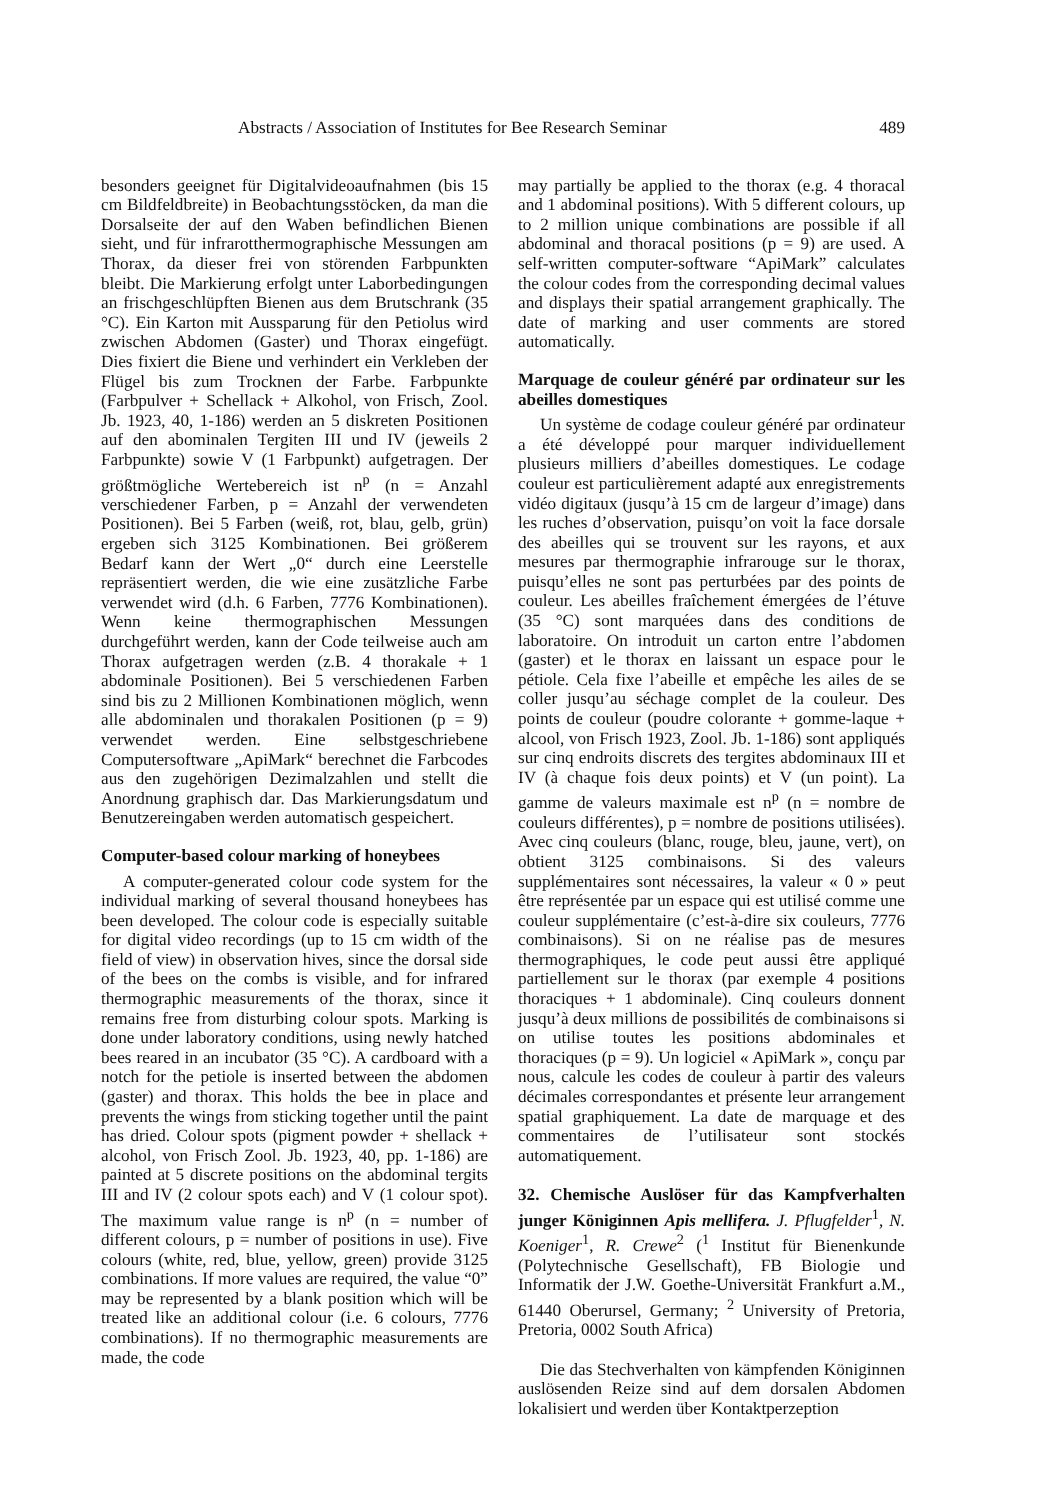Abstracts / Association of Institutes for Bee Research Seminar 489
besonders geeignet für Digitalvideoaufnahmen (bis 15 cm Bildfeldbreite) in Beobachtungsstöcken, da man die Dorsalseite der auf den Waben befindlichen Bienen sieht, und für infrarotthermographische Messungen am Thorax, da dieser frei von störenden Farbpunkten bleibt. Die Markierung erfolgt unter Laborbedingungen an frischgeschlüpften Bienen aus dem Brutschrank (35 °C). Ein Karton mit Aussparung für den Petiolus wird zwischen Abdomen (Gaster) und Thorax eingefügt. Dies fixiert die Biene und verhindert ein Verkleben der Flügel bis zum Trocknen der Farbe. Farbpunkte (Farbpulver + Schellack + Alkohol, von Frisch, Zool. Jb. 1923, 40, 1-186) werden an 5 diskreten Positionen auf den abominalen Tergiten III und IV (jeweils 2 Farbpunkte) sowie V (1 Farbpunkt) aufgetragen. Der größtmögliche Wertebereich ist n<sup>p</sup> (n = Anzahl verschiedener Farben, p = Anzahl der verwendeten Positionen). Bei 5 Farben (weiß, rot, blau, gelb, grün) ergeben sich 3125 Kombinationen. Bei größerem Bedarf kann der Wert „0“ durch eine Leerstelle repräsentiert werden, die wie eine zusätzliche Farbe verwendet wird (d.h. 6 Farben, 7776 Kombinationen). Wenn keine thermographischen Messungen durchgeführt werden, kann der Code teilweise auch am Thorax aufgetragen werden (z.B. 4 thorakale + 1 abdominale Positionen). Bei 5 verschiedenen Farben sind bis zu 2 Millionen Kombinationen möglich, wenn alle abdominalen und thorakalen Positionen (p = 9) verwendet werden. Eine selbstgeschriebene Computersoftware „ApiMark“ berechnet die Farbcodes aus den zugehörigen Dezimalzahlen und stellt die Anordnung graphisch dar. Das Markierungsdatum und Benutzereingaben werden automatisch gespeichert.
Computer-based colour marking of honeybees
A computer-generated colour code system for the individual marking of several thousand honeybees has been developed. The colour code is especially suitable for digital video recordings (up to 15 cm width of the field of view) in observation hives, since the dorsal side of the bees on the combs is visible, and for infrared thermographic measurements of the thorax, since it remains free from disturbing colour spots. Marking is done under laboratory conditions, using newly hatched bees reared in an incubator (35 °C). A cardboard with a notch for the petiole is inserted between the abdomen (gaster) and thorax. This holds the bee in place and prevents the wings from sticking together until the paint has dried. Colour spots (pigment powder + shellack + alcohol, von Frisch Zool. Jb. 1923, 40, pp. 1-186) are painted at 5 discrete positions on the abdominal tergits III and IV (2 colour spots each) and V (1 colour spot). The maximum value range is n<sup>p</sup> (n = number of different colours, p = number of positions in use). Five colours (white, red, blue, yellow, green) provide 3125 combinations. If more values are required, the value “0” may be represented by a blank position which will be treated like an additional colour (i.e. 6 colours, 7776 combinations). If no thermographic measurements are made, the code
may partially be applied to the thorax (e.g. 4 thoracal and 1 abdominal positions). With 5 different colours, up to 2 million unique combinations are possible if all abdominal and thoracal positions (p = 9) are used. A self-written computer-software “ApiMark” calculates the colour codes from the corresponding decimal values and displays their spatial arrangement graphically. The date of marking and user comments are stored automatically.
Marquage de couleur généré par ordinateur sur les abeilles domestiques
Un système de codage couleur généré par ordinateur a été développé pour marquer individuellement plusieurs milliers d’abeilles domestiques. Le codage couleur est particulièrement adapté aux enregistrements vidéo digitaux (jusqu’à 15 cm de largeur d’image) dans les ruches d’observation, puisqu’on voit la face dorsale des abeilles qui se trouvent sur les rayons, et aux mesures par thermographie infrarouge sur le thorax, puisqu’elles ne sont pas perturbées par des points de couleur. Les abeilles fraîchement émergées de l’étuve (35 °C) sont marquées dans des conditions de laboratoire. On introduit un carton entre l’abdomen (gaster) et le thorax en laissant un espace pour le pétiole. Cela fixe l’abeille et empêche les ailes de se coller jusqu’au séchage complet de la couleur. Des points de couleur (poudre colorante + gomme-laque + alcool, von Frisch 1923, Zool. Jb. 1-186) sont appliqués sur cinq endroits discrets des tergites abdominaux III et IV (à chaque fois deux points) et V (un point). La gamme de valeurs maximale est n<sup>p</sup> (n = nombre de couleurs différentes), p = nombre de positions utilisées). Avec cinq couleurs (blanc, rouge, bleu, jaune, vert), on obtient 3125 combinaisons. Si des valeurs supplémentaires sont nécessaires, la valeur « 0 » peut être représentée par un espace qui est utilisé comme une couleur supplémentaire (c’est-à-dire six couleurs, 7776 combinaisons). Si on ne réalise pas de mesures thermographiques, le code peut aussi être appliqué partiellement sur le thorax (par exemple 4 positions thoraciques + 1 abdominale). Cinq couleurs donnent jusqu’à deux millions de possibilités de combinaisons si on utilise toutes les positions abdominales et thoraciques (p = 9). Un logiciel « ApiMark », conçu par nous, calcule les codes de couleur à partir des valeurs décimales correspondantes et présente leur arrangement spatial graphiquement. La date de marquage et des commentaires de l’utilisateur sont stockés automatiquement.
32. Chemische Auslöser für das Kampfverhalten junger Königinnen Apis mellifera. J. Pflugfelder<sup>1</sup>, N. Koeniger<sup>1</sup>, R. Crewe<sup>2</sup> (<sup>1</sup> Institut für Bienenkunde (Polytechnische Gesellschaft), FB Biologie und Informatik der J.W. Goethe-Universität Frankfurt a.M., 61440 Oberursel, Germany; <sup>2</sup> University of Pretoria, Pretoria, 0002 South Africa)
Die das Stechverhalten von kämpfenden Königinnen auslösenden Reize sind auf dem dorsalen Abdomen lokalisiert und werden über Kontaktperzeption